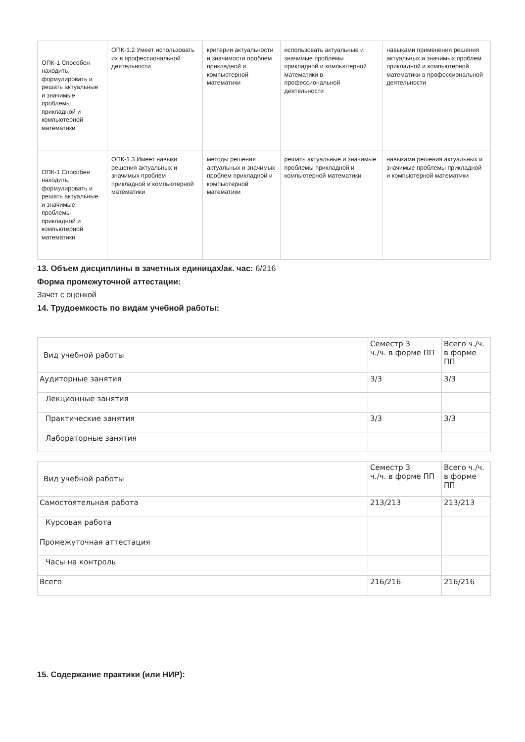| ОПК-1 Способен находить, формулировать и решать актуальные и значимые проблемы прикладной и компьютерной математики | ОПК-1.2 Умеет использовать их в профессиональной деятельности | критерии актуальности и значимости проблем прикладной и компьютерной математики | использовать актуальные и значимые проблемы прикладной и компьютерной математики в профессиональной деятельности | навыками применения решения актуальных и значимых проблем прикладной и компьютерной математики в профессиональной деятельности |
| ОПК-1 Способен находить, формулировать и решать актуальные и значимые проблемы прикладной и компьютерной математики | ОПК-1.3 Имеет навыки решения актуальных и значимых проблем прикладной и компьютерной математики | методы решения актуальных и значимых проблем прикладной и компьютерной математики | решать актуальные и значимые проблемы прикладной и компьютерной математики | навыками решения актуальных и значимые проблемы прикладной и компьютерной математики |
13. Объем дисциплины в зачетных единицах/ак. час: 6/216
Форма промежуточной аттестации:
Зачет с оценкой
14. Трудоемкость по видам учебной работы:
| Вид учебной работы | Семестр 3 ч./ч. в форме ПП | Всего ч./ч. в форме ПП |
| Аудиторные занятия | 3/3 | 3/3 |
| Лекционные занятия | | |
| Практические занятия | 3/3 | 3/3 |
| Лабораторные занятия | | |
| Вид учебной работы | Семестр 3 ч./ч. в форме ПП | Всего ч./ч. в форме ПП |
| Самостоятельная работа | 213/213 | 213/213 |
| Курсовая работа | | |
| Промежуточная аттестация | | |
| Часы на контроль | | |
| Всего | 216/216 | 216/216 |
15. Содержание практики (или НИР):